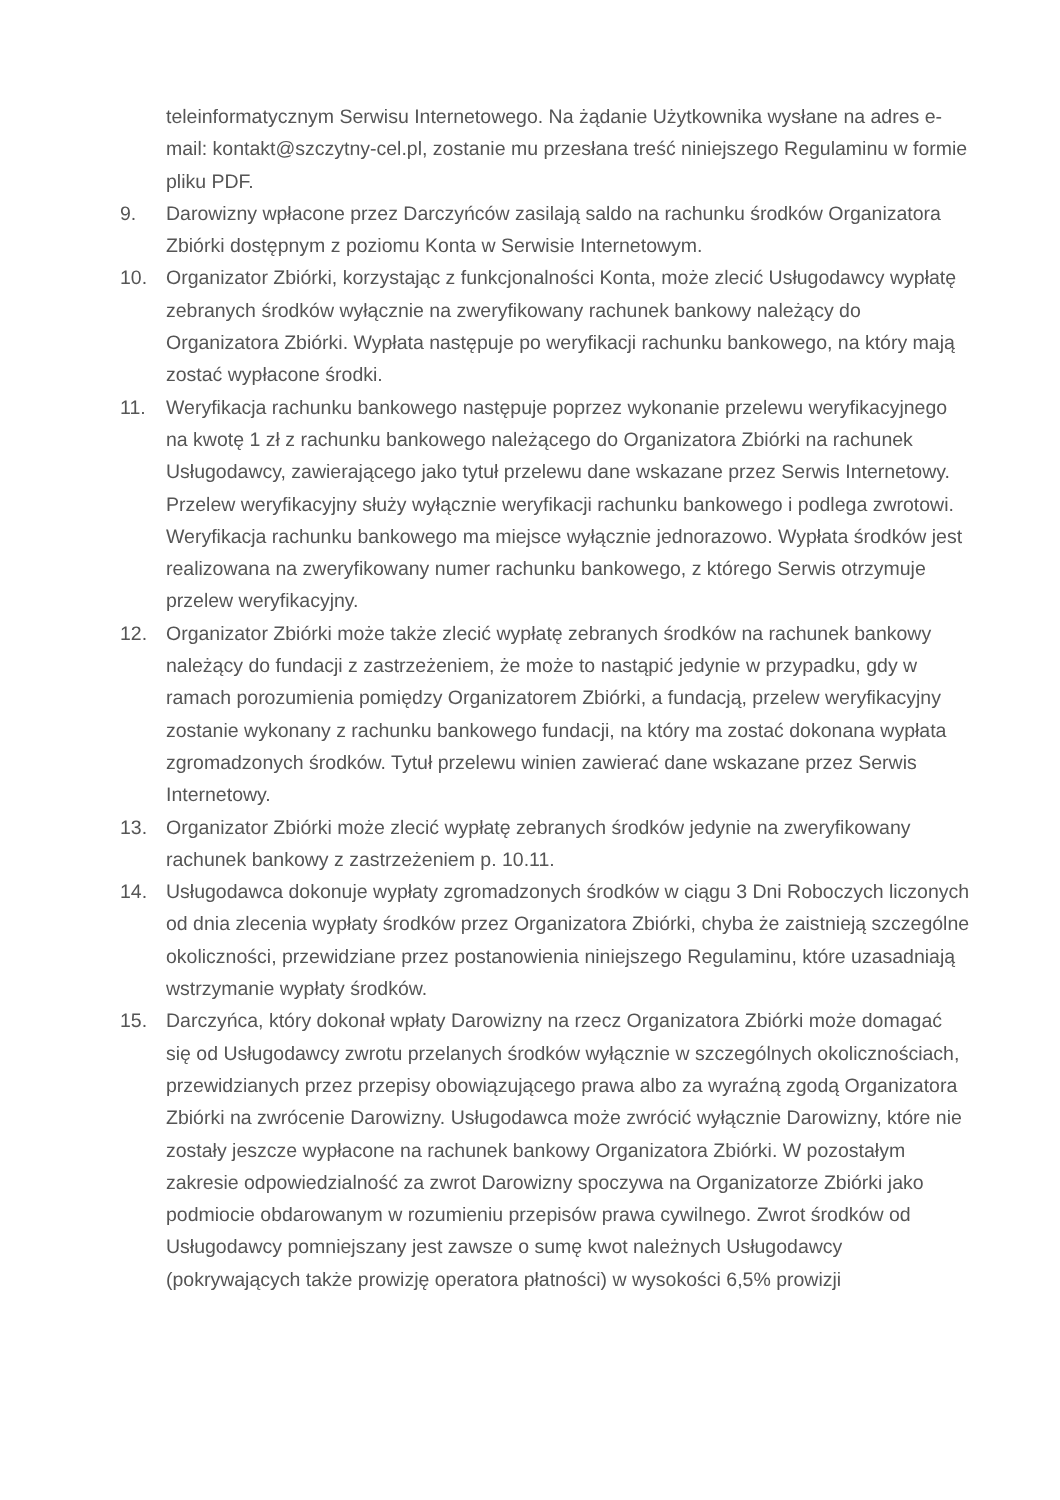teleinformatycznym Serwisu Internetowego. Na żądanie Użytkownika wysłane na adres e-mail: kontakt@szczytny-cel.pl, zostanie mu przesłana treść niniejszego Regulaminu w formie pliku PDF.
9. Darowizny wpłacone przez Darczyńców zasilają saldo na rachunku środków Organizatora Zbiórki dostępnym z poziomu Konta w Serwisie Internetowym.
10. Organizator Zbiórki, korzystając z funkcjonalności Konta, może zlecić Usługodawcy wypłatę zebranych środków wyłącznie na zweryfikowany rachunek bankowy należący do Organizatora Zbiórki. Wypłata następuje po weryfikacji rachunku bankowego, na który mają zostać wypłacone środki.
11. Weryfikacja rachunku bankowego następuje poprzez wykonanie przelewu weryfikacyjnego na kwotę 1 zł z rachunku bankowego należącego do Organizatora Zbiórki na rachunek Usługodawcy, zawierającego jako tytuł przelewu dane wskazane przez Serwis Internetowy. Przelew weryfikacyjny służy wyłącznie weryfikacji rachunku bankowego i podlega zwrotowi. Weryfikacja rachunku bankowego ma miejsce wyłącznie jednorazowo. Wypłata środków jest realizowana na zweryfikowany numer rachunku bankowego, z którego Serwis otrzymuje przelew weryfikacyjny.
12. Organizator Zbiórki może także zlecić wypłatę zebranych środków na rachunek bankowy należący do fundacji z zastrzeżeniem, że może to nastąpić jedynie w przypadku, gdy w ramach porozumienia pomiędzy Organizatorem Zbiórki, a fundacją, przelew weryfikacyjny zostanie wykonany z rachunku bankowego fundacji, na który ma zostać dokonana wypłata zgromadzonych środków. Tytuł przelewu winien zawierać dane wskazane przez Serwis Internetowy.
13. Organizator Zbiórki może zlecić wypłatę zebranych środków jedynie na zweryfikowany rachunek bankowy z zastrzeżeniem p. 10.11.
14. Usługodawca dokonuje wypłaty zgromadzonych środków w ciągu 3 Dni Roboczych liczonych od dnia zlecenia wypłaty środków przez Organizatora Zbiórki, chyba że zaistnieją szczególne okoliczności, przewidziane przez postanowienia niniejszego Regulaminu, które uzasadniają wstrzymanie wypłaty środków.
15. Darczyńca, który dokonał wpłaty Darowizny na rzecz Organizatora Zbiórki może domagać się od Usługodawcy zwrotu przelanych środków wyłącznie w szczególnych okolicznościach, przewidzianych przez przepisy obowiązującego prawa albo za wyraźną zgodą Organizatora Zbiórki na zwrócenie Darowizny. Usługodawca może zwrócić wyłącznie Darowizny, które nie zostały jeszcze wypłacone na rachunek bankowy Organizatora Zbiórki. W pozostałym zakresie odpowiedzialność za zwrot Darowizny spoczywa na Organizatorze Zbiórki jako podmiocie obdarowanym w rozumieniu przepisów prawa cywilnego. Zwrot środków od Usługodawcy pomniejszany jest zawsze o sumę kwot należnych Usługodawcy (pokrywających także prowizję operatora płatności) w wysokości 6,5% prowizji